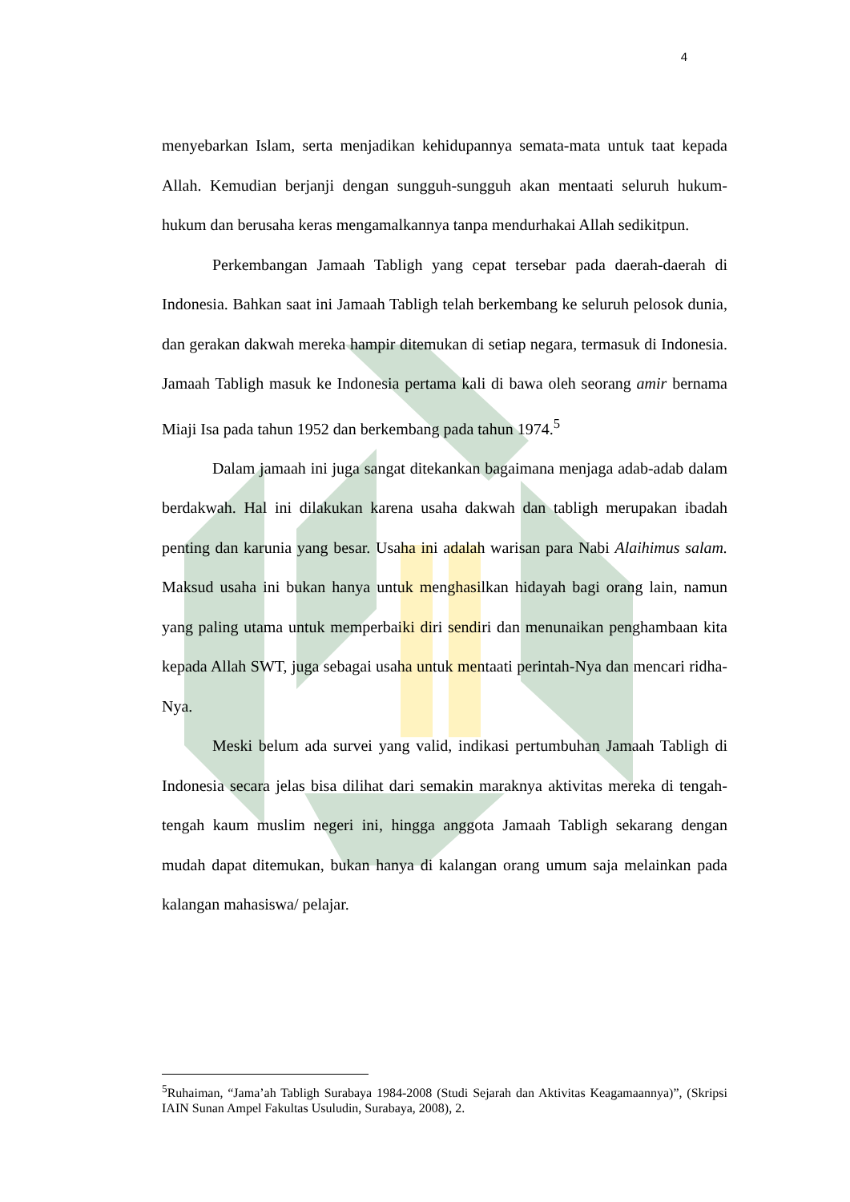4
menyebarkan Islam, serta menjadikan kehidupannya semata-mata untuk taat kepada Allah. Kemudian berjanji dengan sungguh-sungguh akan mentaati seluruh hukum-hukum dan berusaha keras mengamalkannya tanpa mendurhakai Allah sedikitpun.
Perkembangan Jamaah Tabligh yang cepat tersebar pada daerah-daerah di Indonesia. Bahkan saat ini Jamaah Tabligh telah berkembang ke seluruh pelosok dunia, dan gerakan dakwah mereka hampir ditemukan di setiap negara, termasuk di Indonesia. Jamaah Tabligh masuk ke Indonesia pertama kali di bawa oleh seorang amir bernama Miaji Isa pada tahun 1952 dan berkembang pada tahun 1974.<sup>5</sup>
Dalam jamaah ini juga sangat ditekankan bagaimana menjaga adab-adab dalam berdakwah. Hal ini dilakukan karena usaha dakwah dan tabligh merupakan ibadah penting dan karunia yang besar. Usaha ini adalah warisan para Nabi Alaihimus salam. Maksud usaha ini bukan hanya untuk menghasilkan hidayah bagi orang lain, namun yang paling utama untuk memperbaiki diri sendiri dan menunaikan penghambaan kita kepada Allah SWT, juga sebagai usaha untuk mentaati perintah-Nya dan mencari ridha-Nya.
Meski belum ada survei yang valid, indikasi pertumbuhan Jamaah Tabligh di Indonesia secara jelas bisa dilihat dari semakin maraknya aktivitas mereka di tengah-tengah kaum muslim negeri ini, hingga anggota Jamaah Tabligh sekarang dengan mudah dapat ditemukan, bukan hanya di kalangan orang umum saja melainkan pada kalangan mahasiswa/ pelajar.
<sup>5</sup> Ruhaiman, “Jama’ah Tabligh Surabaya 1984-2008 (Studi Sejarah dan Aktivitas Keagamaannya)”, (Skripsi IAIN Sunan Ampel Fakultas Usuludin, Surabaya, 2008), 2.